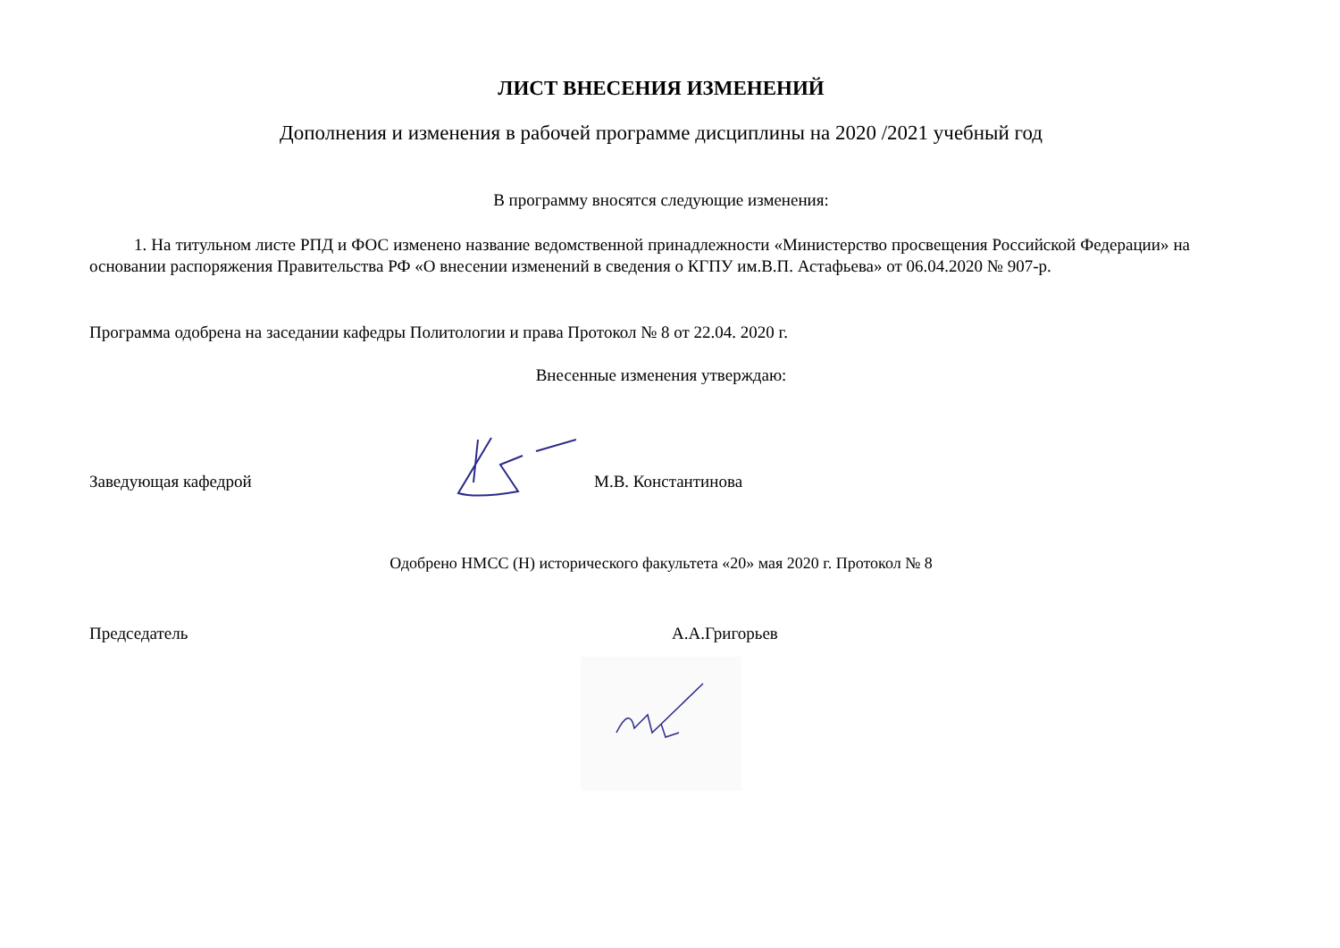ЛИСТ ВНЕСЕНИЯ ИЗМЕНЕНИЙ
Дополнения и изменения в рабочей программе дисциплины на 2020 /2021 учебный год
В программу вносятся следующие изменения:
1. На титульном листе РПД и ФОС изменено название ведомственной принадлежности «Министерство просвещения Российской Федерации» на основании распоряжения Правительства РФ «О внесении изменений в сведения о КГПУ им.В.П. Астафьева» от 06.04.2020 № 907-р.
Программа одобрена на заседании кафедры Политологии и права Протокол № 8 от 22.04. 2020 г.
Внесенные изменения утверждаю:
Заведующая кафедрой М.В. Константинова
Одобрено НМСС (Н) исторического факультета «20» мая 2020 г. Протокол № 8
Председатель А.А.Григорьев